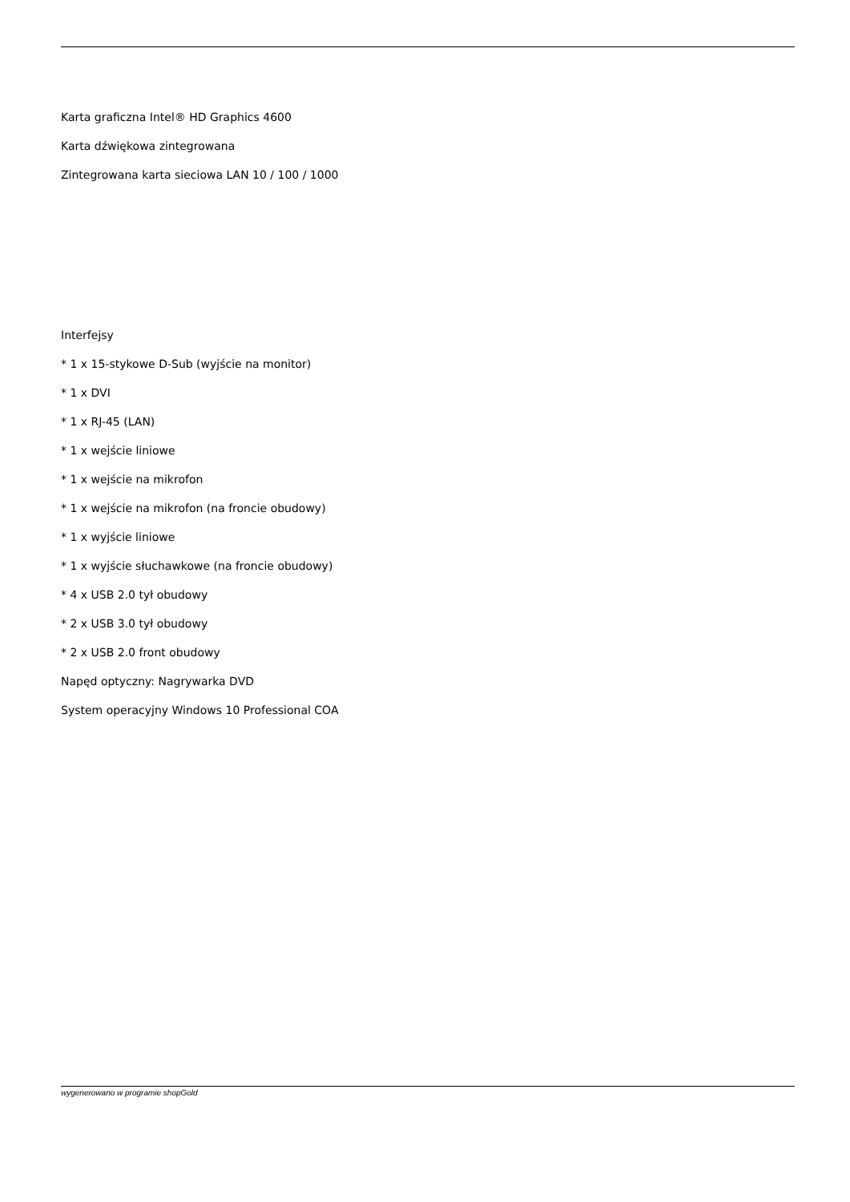Karta graficzna Intel® HD Graphics 4600
Karta dźwiękowa zintegrowana
Zintegrowana karta sieciowa LAN 10 / 100 / 1000
Interfejsy
* 1 x 15-stykowe D-Sub (wyjście na monitor)
* 1 x DVI
* 1 x RJ-45 (LAN)
* 1 x wejście liniowe
* 1 x wejście na mikrofon
* 1 x wejście na mikrofon (na froncie obudowy)
* 1 x wyjście liniowe
* 1 x wyjście słuchawkowe (na froncie obudowy)
* 4 x USB 2.0 tył obudowy
* 2 x USB 3.0 tył obudowy
* 2 x USB 2.0 front obudowy
Napęd optyczny: Nagrywarka DVD
System operacyjny Windows 10 Professional COA
wygenerowano w programie shopGold